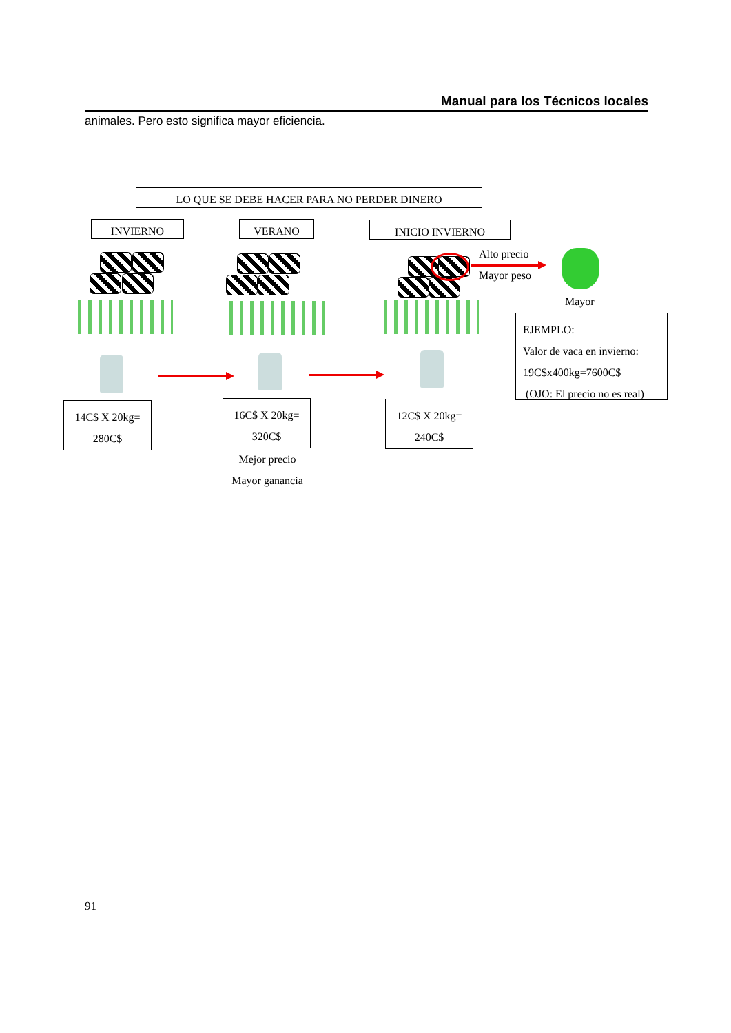Manual para los Técnicos locales
animales. Pero esto significa mayor eficiencia.
LO QUE SE DEBE HACER PARA NO PERDER DINERO
INVIERNO VERANO INICIO INVIERNO
Alto precio
Mayor peso
Mayor
EJEMPLO:
Valor de vaca en invierno:
19C$x400kg=7600C$
(OJO: El precio no es real)
14C$ X 20kg=
280C$
16C$ X 20kg=
320C$
12C$ X 20kg=
240C$
Mejor precio
Mayor ganancia
91